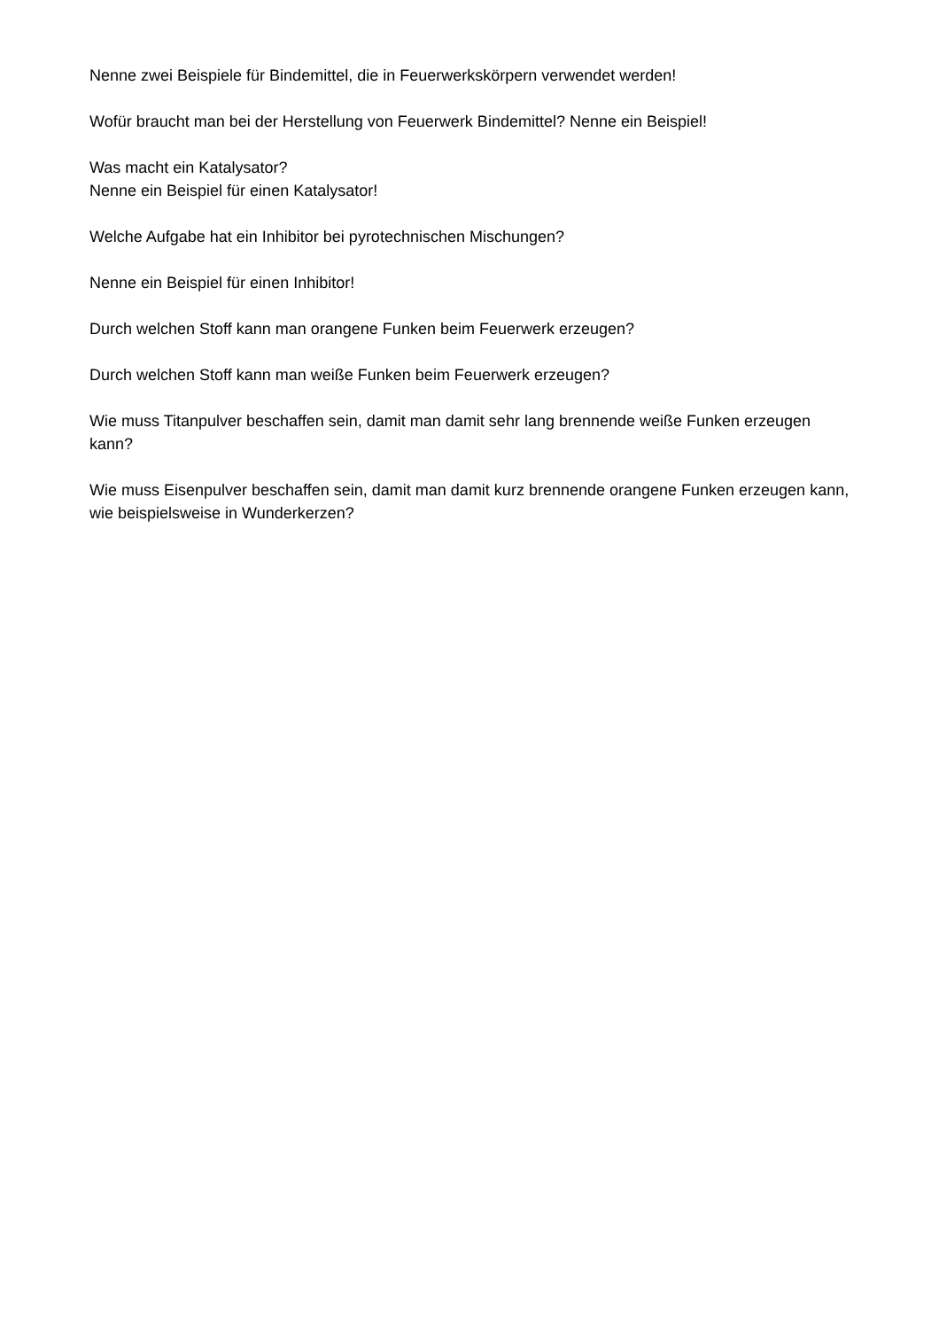Nenne zwei Beispiele für Bindemittel, die in Feuerwerkskörpern verwendet werden!
Wofür braucht man bei der Herstellung von Feuerwerk Bindemittel? Nenne ein Beispiel!
Was macht ein Katalysator?
Nenne ein Beispiel für einen Katalysator!
Welche Aufgabe hat ein Inhibitor bei pyrotechnischen Mischungen?
Nenne ein Beispiel für einen Inhibitor!
Durch welchen Stoff kann man orangene Funken beim Feuerwerk erzeugen?
Durch welchen Stoff kann man weiße Funken beim Feuerwerk erzeugen?
Wie muss Titanpulver beschaffen sein, damit man damit sehr lang brennende weiße Funken erzeugen kann?
Wie muss Eisenpulver beschaffen sein, damit man damit kurz brennende orangene Funken erzeugen kann, wie beispielsweise in Wunderkerzen?